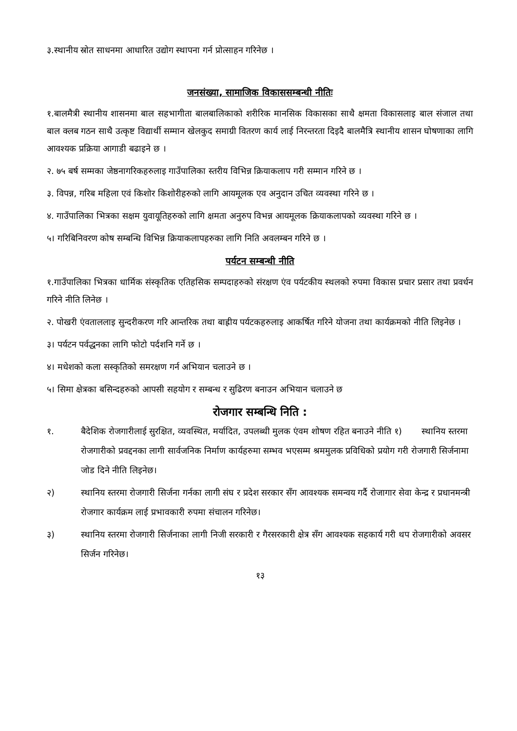३.स्थानीय स्रोत साधनमा आधारित उद्योग स्थापना गर्न प्रोत्साहन गरिनेछ ।
जनसंख्या, सामाजिक विकाससम्बन्धी नीतिः
१.बालमैत्री स्थानीय शासनमा बाल सहभागीता बालबालिकाको शरीरिक मानसिक विकासका साथै क्षमता विकासलाइ बाल संजाल तथा बाल क्लब गठन साथै उत्कृष्ट विद्यार्थी सम्मान खेलकुद समाग्री वितरण कार्य लाई निरन्तरता दिइदै बालमैत्रि स्थानीय शासन घोषणाका लागि आवश्यक प्रक्रिया आगाडी बढाइने छ ।
२. ७५ बर्ष सम्मका जेष्ठनागरिकहरुलाइ गाउँपालिका स्तरीय विभिन्न क्रियाकलाप गरी सम्मान गरिने छ ।
३. विपन्न, गरिब महिला एवं किशोर किशोरीहरुको लागि आयमूलक एव अनुदान उचित व्यवस्था गरिने छ ।
४. गाउँपालिका भित्रका सक्षम युवायूतिहरुको लागि क्षमता अनुरुप विभन्न आयमूलक क्रियाकलापको व्यवस्था गरिने छ ।
५। गरिबिनिवरण कोष सम्बन्धि विभिन्न क्रियाकलापहरुका लागि निति अवलम्बन गरिने छ ।
पर्यटन सम्बन्धी नीति
१.गाउँपालिका भित्रका धार्मिक संस्कृतिक एतिहसिक सम्पदाहरुको संरक्षण एंव पर्यटकीय स्थलको रुपमा विकास प्रचार प्रसार तथा प्रवर्धन गरिने नीति लिनेछ ।
२. पोखरी एंवताललाइ सुन्दरीकरण गरि आन्तरिक तथा बाह्रीय पर्यटकहरुलाइ आकर्षित गरिने योजना तथा कार्यक्रमको नीति लिइनेछ ।
३। पर्यटन पर्वद्धनका लागि फोटो पर्दशनि गर्ने छ ।
४। मधेशको कला सस्कृतिको समरक्षण गर्न अभियान चलाउने छ ।
५। सिमा क्षेत्रका बसिन्दहरुको आपसी सहयोग र सम्बन्ध र सुढिरण बनाउन अभियान चलाउने छ
रोजगार सम्बन्धि निति :
१. बैदेशिक रोजगारीलाई सुरक्षित, व्यवस्थित, मर्यादित, उपलब्धी मुलक एंवम शोषण रहित बनाउने नीति १) स्थानिय स्तरमा रोजगारीको प्रवद्दनका लागी सार्वजनिक निर्माण कार्यहरुमा सम्भव भएसम्म श्रममुलक प्रविधिको प्रयोग गरी रोजगारी सिर्जनामा जोड दिने नीति लिइनेछ।
२) स्थानिय स्तरमा रोजगारी सिर्जना गर्नका लागी संघ र प्रदेश सरकार सँग आवश्यक समन्वय गर्दै रोजागार सेवा केन्द्र र प्रधानमन्त्री रोजगार कार्यक्रम लाई प्रभावकारी रुपमा संचालन गरिनेछ।
३) स्थानिय स्तरमा रोजगारी सिर्जनाका लागी निजी सरकारी र गैरसरकारी क्षेत्र सँग आवश्यक सहकार्य गरी थप रोजगारीको अवसर सिर्जन गरिनेछ।
१३